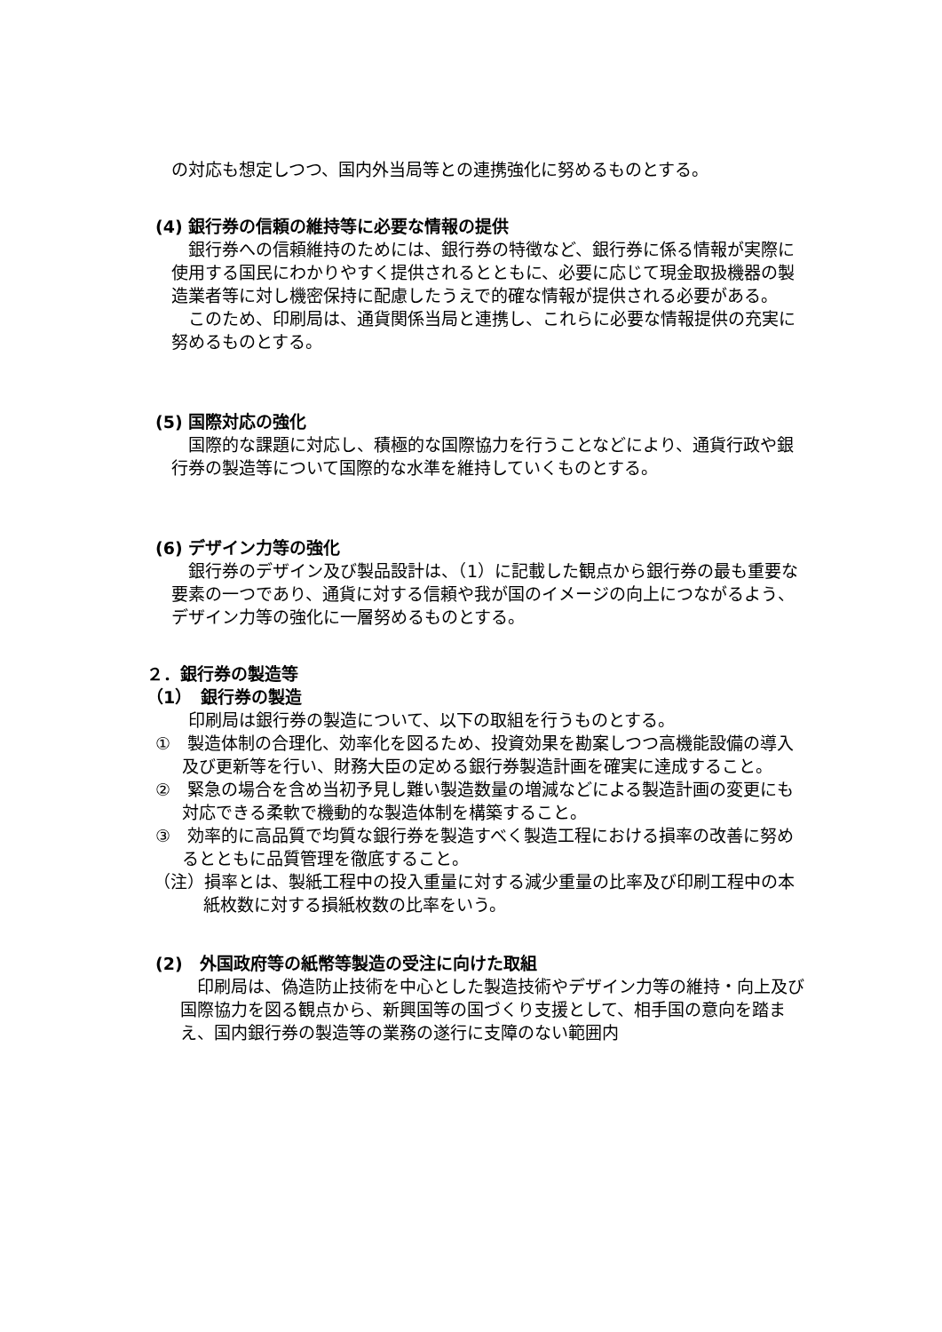の対応も想定しつつ、国内外当局等との連携強化に努めるものとする。
(4) 銀行券の信頼の維持等に必要な情報の提供
　銀行券への信頼維持のためには、銀行券の特徴など、銀行券に係る情報が実際に使用する国民にわかりやすく提供されるとともに、必要に応じて現金取扱機器の製造業者等に対し機密保持に配慮したうえで的確な情報が提供される必要がある。
　このため、印刷局は、通貨関係当局と連携し、これらに必要な情報提供の充実に努めるものとする。
(5) 国際対応の強化
　国際的な課題に対応し、積極的な国際協力を行うことなどにより、通貨行政や銀行券の製造等について国際的な水準を維持していくものとする。
(6) デザイン力等の強化
　銀行券のデザイン及び製品設計は、（1）に記載した観点から銀行券の最も重要な要素の一つであり、通貨に対する信頼や我が国のイメージの向上につながるよう、デザイン力等の強化に一層努めるものとする。
２．銀行券の製造等
（1）　銀行券の製造
　印刷局は銀行券の製造について、以下の取組を行うものとする。
①　製造体制の合理化、効率化を図るため、投資効果を勘案しつつ高機能設備の導入及び更新等を行い、財務大臣の定める銀行券製造計画を確実に達成すること。
②　緊急の場合を含め当初予見し難い製造数量の増減などによる製造計画の変更にも対応できる柔軟で機動的な製造体制を構築すること。
③　効率的に高品質で均質な銀行券を製造すべく製造工程における損率の改善に努めるとともに品質管理を徹底すること。
（注）損率とは、製紙工程中の投入重量に対する減少重量の比率及び印刷工程中の本紙枚数に対する損紙枚数の比率をいう。
(2)　外国政府等の紙幣等製造の受注に向けた取組
　印刷局は、偽造防止技術を中心とした製造技術やデザイン力等の維持・向上及び国際協力を図る観点から、新興国等の国づくり支援として、相手国の意向を踏まえ、国内銀行券の製造等の業務の遂行に支障のない範囲内